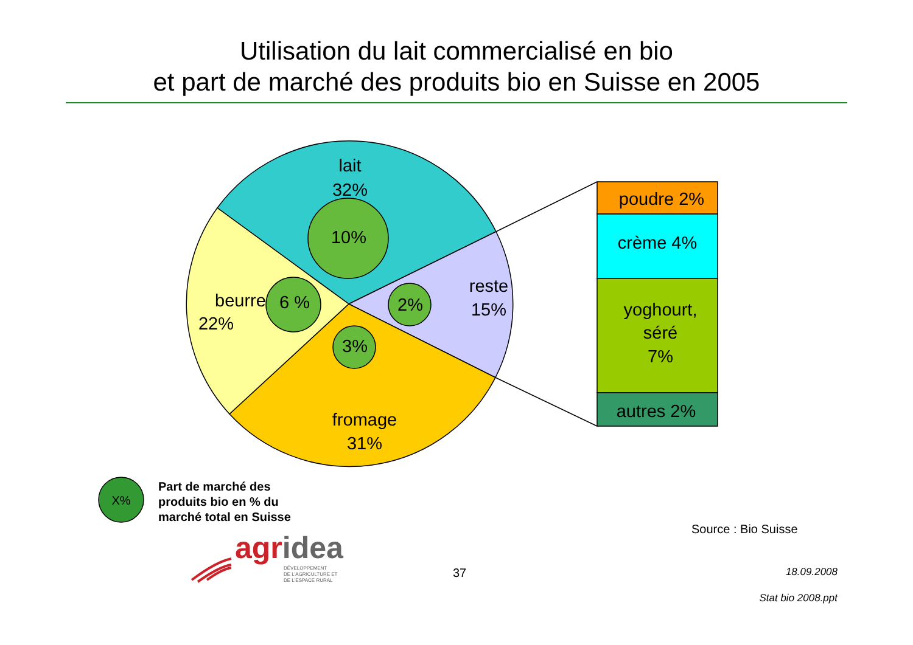Utilisation du lait commercialisé en bio
et part de marché des produits bio en Suisse en 2005
lait
32%
10%
beurre
22%
6 %
2%
reste
15%
3%
fromage
31%
poudre 2%
crème 4%
yoghourt,
séré
7%
autres 2%
X%
Part de marché des
produits bio en % du
marché total en Suisse
agridea
DÉVELOPPEMENT
DE L'AGRICULTURE ET
DE L'ESPACE RURAL
Source : Bio Suisse
37
18.09.2008
Stat bio 2008.ppt